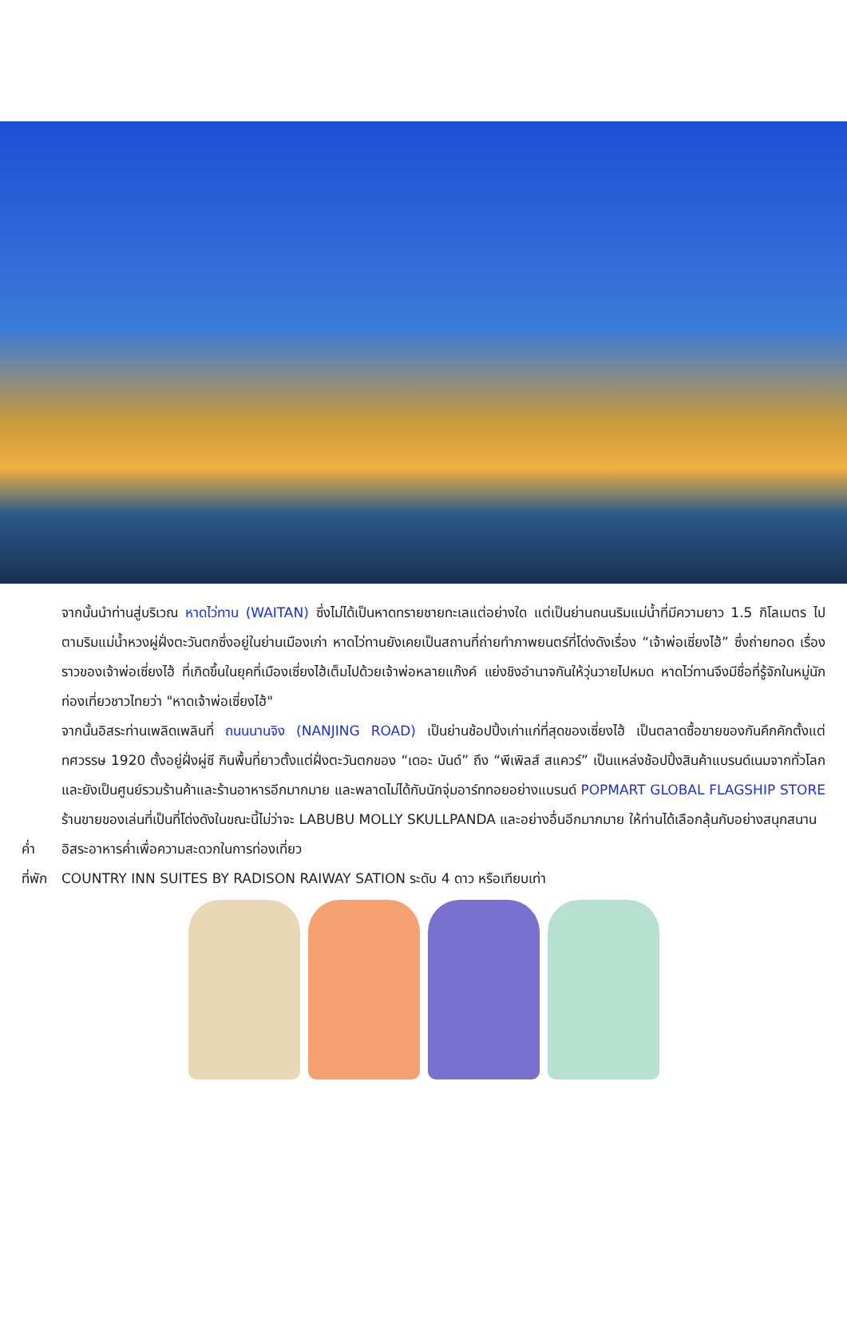จากนั้นนำท่านสู่บริเวณ หาดไว่ทาน (WAITAN) ซึ่งไม่ได้เป็นหาดทรายชายทะเลแต่อย่างใด แต่เป็นย่านถนนริมแม่น้ำที่มีความยาว 1.5 กิโลเมตร ไปตามริมแม่น้ำหวงผู่ฝั่งตะวันตกซึ่งอยู่ในย่านเมืองเก่า หาดไว่ทานยังเคยเป็นสถานที่ถ่ายทำภาพยนตร์ที่โด่งดังเรื่อง “เจ้าพ่อเซี่ยงไฮ้” ซึ่งถ่ายทอด เรื่องราวของเจ้าพ่อเซี่ยงไฮ้ ที่เกิดขึ้นในยุคที่เมืองเซี่ยงไฮ้เต็มไปด้วยเจ้าพ่อหลายแก๊งค์ แย่งชิงอำนาจกันให้วุ่นวายไปหมด หาดไว่ทานจึงมีชื่อที่รู้จักในหมู่นักท่องเที่ยวชาวไทยว่า "หาดเจ้าพ่อเซี่ยงไฮ้"
จากนั้นอิสระท่านเพลิดเพลินที่ ถนนนานจิง (NANJING ROAD) เป็นย่านช้อปปิ้งเก่าแก่ที่สุดของเซี่ยงไฮ้ เป็นตลาดซื้อขายของกันคึกคักตั้งแต่ทศวรรษ 1920 ตั้งอยู่ฝั่งผู่ซี กินพื้นที่ยาวตั้งแต่ฝั่งตะวันตกของ “เดอะ บันด์” ถึง “พีเพิลส์ สแควร์” เป็นแหล่งช้อปปิ้งสินค้าแบรนด์เนมจากทั่วโลก และยังเป็นศูนย์รวมร้านค้าและร้านอาหารอีกมากมาย และพลาดไม่ได้กับนักจุ่มอาร์ททอยอย่างแบรนด์ POPMART GLOBAL FLAGSHIP STORE ร้านขายของเล่นที่เป็นที่โด่งดังในขณะนี้ไม่ว่าจะ LABUBU MOLLY SKULLPANDA และอย่างอื่นอีกมากมาย ให้ท่านได้เลือกลุ้นกับอย่างสนุกสนาน
ค่ำ อิสระอาหารค่ำเพื่อความสะดวกในการท่องเที่ยว
ที่พัก
COUNTRY INN SUITES BY RADISON RAIWAY SATION ระดับ 4 ดาว หรือเทียบเท่า